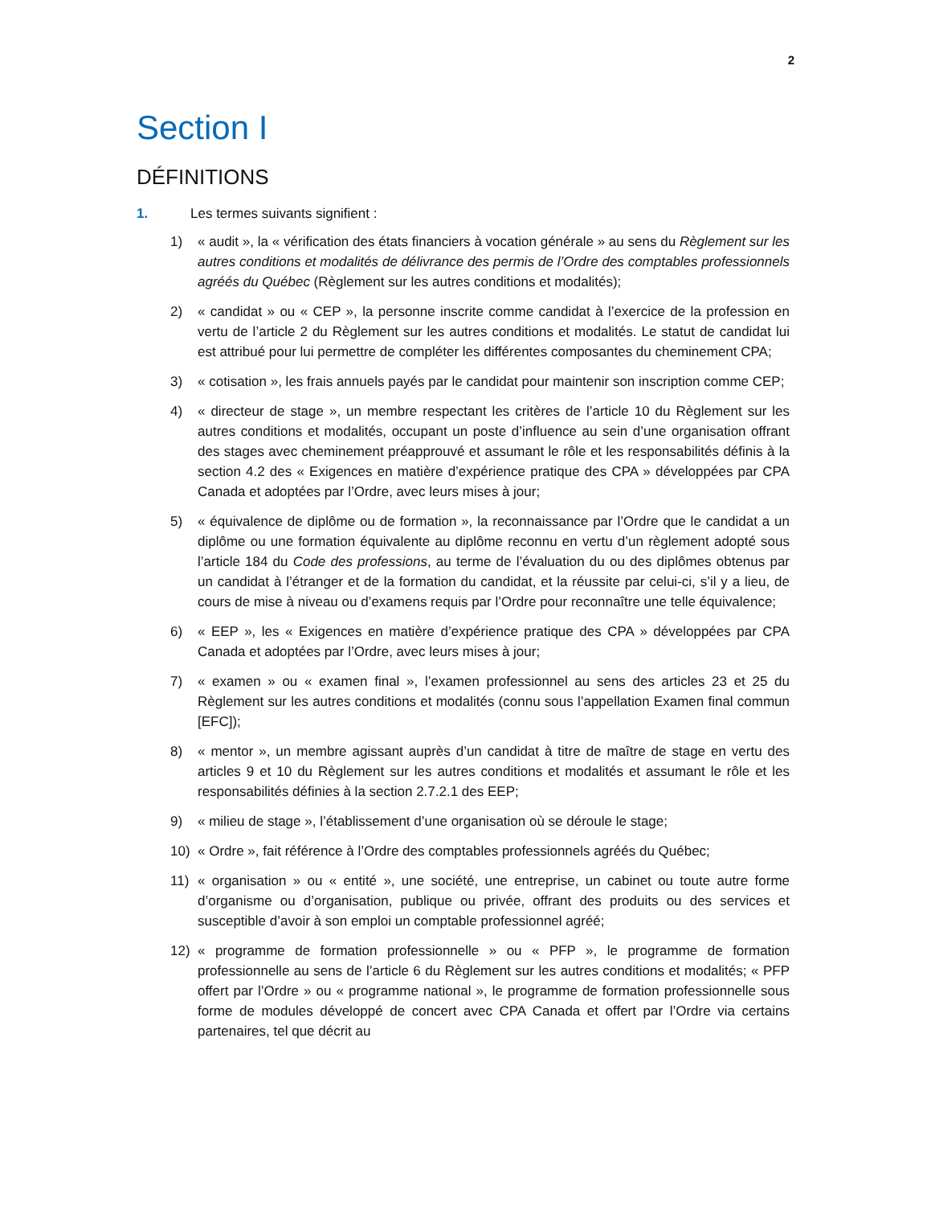2
Section I
DÉFINITIONS
1. Les termes suivants signifient :
1) « audit », la « vérification des états financiers à vocation générale » au sens du Règlement sur les autres conditions et modalités de délivrance des permis de l’Ordre des comptables professionnels agréés du Québec (Règlement sur les autres conditions et modalités);
2) « candidat » ou « CEP », la personne inscrite comme candidat à l’exercice de la profession en vertu de l’article 2 du Règlement sur les autres conditions et modalités. Le statut de candidat lui est attribué pour lui permettre de compléter les différentes composantes du cheminement CPA;
3) « cotisation », les frais annuels payés par le candidat pour maintenir son inscription comme CEP;
4) « directeur de stage », un membre respectant les critères de l’article 10 du Règlement sur les autres conditions et modalités, occupant un poste d’influence au sein d’une organisation offrant des stages avec cheminement préapprouvé et assumant le rôle et les responsabilités définis à la section 4.2 des « Exigences en matière d’expérience pratique des CPA » développées par CPA Canada et adoptées par l’Ordre, avec leurs mises à jour;
5) « équivalence de diplôme ou de formation », la reconnaissance par l’Ordre que le candidat a un diplôme ou une formation équivalente au diplôme reconnu en vertu d’un règlement adopté sous l’article 184 du Code des professions, au terme de l’évaluation du ou des diplômes obtenus par un candidat à l’étranger et de la formation du candidat, et la réussite par celui-ci, s’il y a lieu, de cours de mise à niveau ou d’examens requis par l’Ordre pour reconnaître une telle équivalence;
6) « EEP », les « Exigences en matière d’expérience pratique des CPA » développées par CPA Canada et adoptées par l’Ordre, avec leurs mises à jour;
7) « examen » ou « examen final », l’examen professionnel au sens des articles 23 et 25 du Règlement sur les autres conditions et modalités (connu sous l’appellation Examen final commun [EFC]);
8) « mentor », un membre agissant auprès d’un candidat à titre de maître de stage en vertu des articles 9 et 10 du Règlement sur les autres conditions et modalités et assumant le rôle et les responsabilités définies à la section 2.7.2.1 des EEP;
9) « milieu de stage », l’établissement d’une organisation où se déroule le stage;
10) « Ordre », fait référence à l’Ordre des comptables professionnels agréés du Québec;
11) « organisation » ou « entité », une société, une entreprise, un cabinet ou toute autre forme d’organisme ou d’organisation, publique ou privée, offrant des produits ou des services et susceptible d’avoir à son emploi un comptable professionnel agréé;
12) « programme de formation professionnelle » ou « PFP », le programme de formation professionnelle au sens de l’article 6 du Règlement sur les autres conditions et modalités; « PFP offert par l’Ordre » ou « programme national », le programme de formation professionnelle sous forme de modules développé de concert avec CPA Canada et offert par l’Ordre via certains partenaires, tel que décrit au